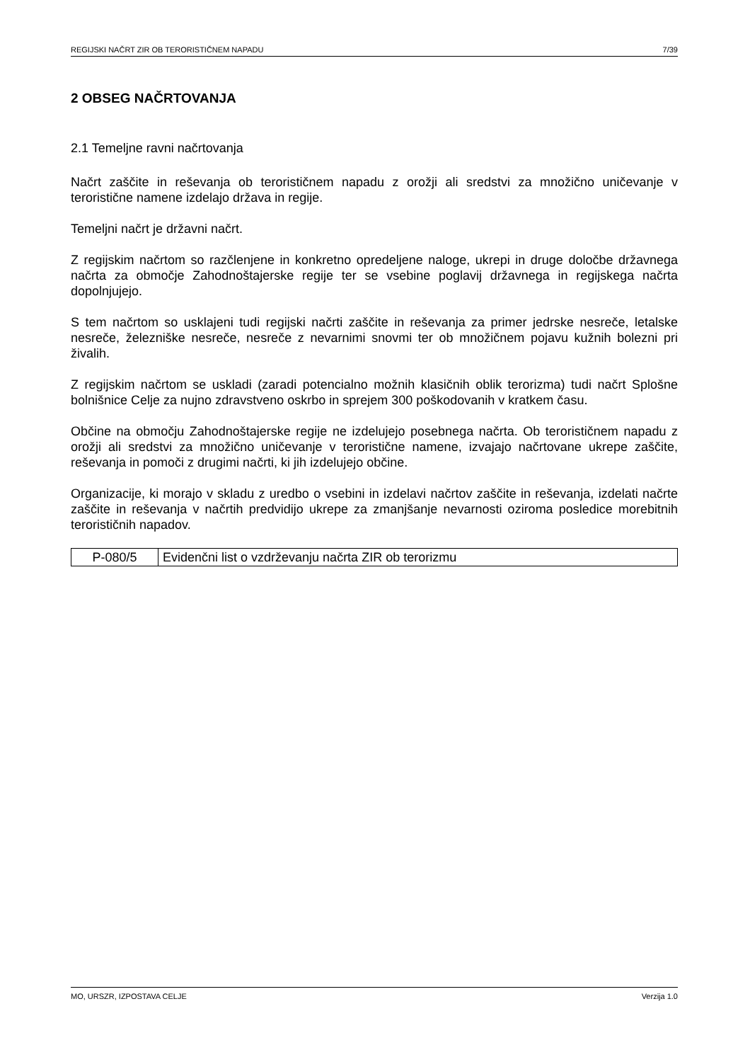REGIJSKI NAČRT ZIR OB TERORISTIČNEM NAPADU 7/39
2 OBSEG NAČRTOVANJA
2.1 Temeljne ravni načrtovanja
Načrt zaščite in reševanja ob terorističnem napadu z orožji ali sredstvi za množično uničevanje v teroristične namene izdelajo država in regije.
Temeljni načrt je državni načrt.
Z regijskim načrtom so razčlenjene in konkretno opredeljene naloge, ukrepi in druge določbe državnega načrta za območje Zahodnoštajerske regije ter se vsebine poglavij državnega in regijskega načrta dopolnjujejo.
S tem načrtom so usklajeni tudi regijski načrti zaščite in reševanja za primer jedrske nesreče, letalske nesreče, železniške nesreče, nesreče z nevarnimi snovmi ter ob množičnem pojavu kužnih bolezni pri živalih.
Z regijskim načrtom se uskladi (zaradi potencialno možnih klasičnih oblik terorizma) tudi načrt Splošne bolnišnice Celje za nujno zdravstveno oskrbo in sprejem 300 poškodovanih v kratkem času.
Občine na območju Zahodnoštajerske regije ne izdelujejo posebnega načrta. Ob terorističnem napadu z orožji ali sredstvi za množično uničevanje v teroristične namene, izvajajo načrtovane ukrepe zaščite, reševanja in pomoči z drugimi načrti, ki jih izdelujejo občine.
Organizacije, ki morajo v skladu z uredbo o vsebini in izdelavi načrtov zaščite in reševanja, izdelati načrte zaščite in reševanja v načrtih predvidijo ukrepe za zmanjšanje nevarnosti oziroma posledice morebitnih terorističnih napadov.
| P-080/5 | Evidenčni list o vzdrževanju načrta ZIR ob terorizmu |
MO, URSZR, IZPOSTAVA CELJE Verzija 1.0